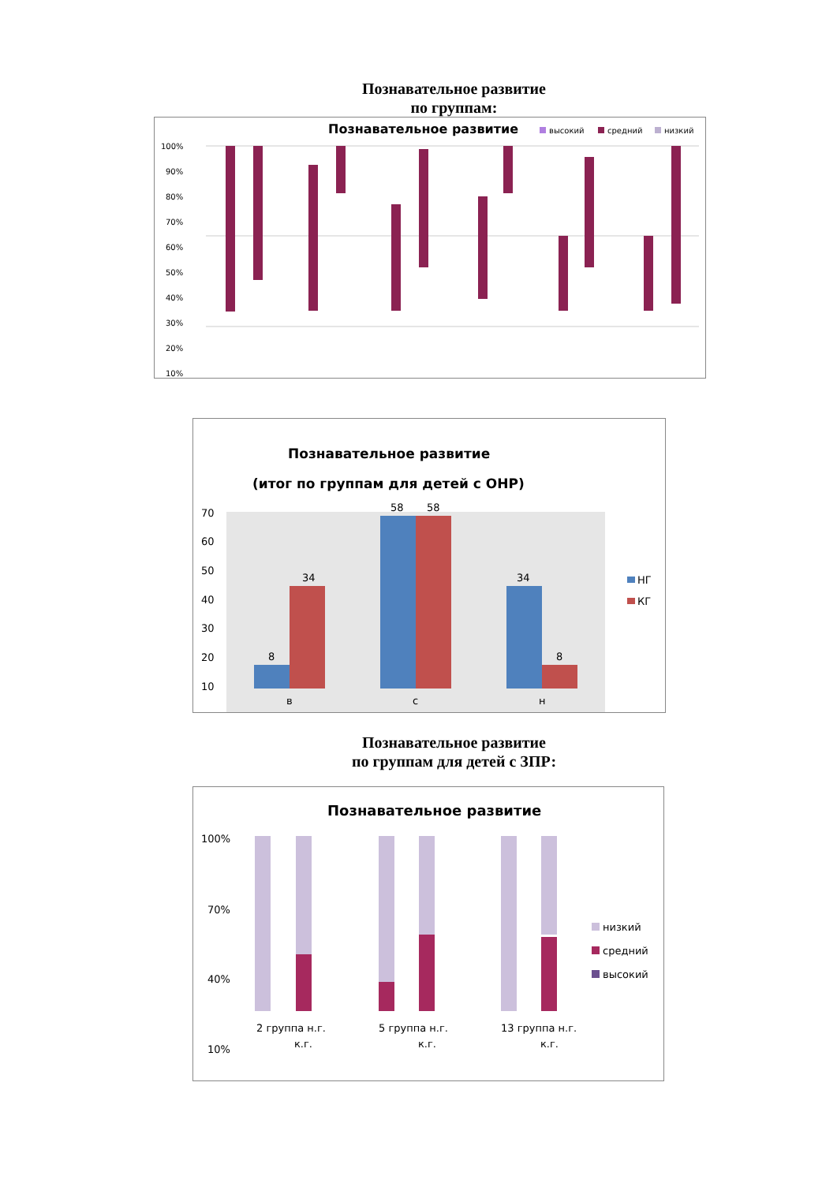Познавательное развитие
по группам:
Познавательное развитие
высокий
средний
низкий
100%
90%
80%
70%
60%
50%
40%
30%
20%
10%
Познавательное развитие
(итог по группам для детей с ОНР)
70
60
50
40
30
20
10
8
34
58
58
34
8
НГ
КГ
в
с
н
Познавательное развитие
по группам для детей с ЗПР:
Познавательное развитие
100%
70%
40%
10%
низкий
средний
высокий
2 группа н.г.
к.г.
5 группа н.г.
к.г.
13 группа н.г.
к.г.